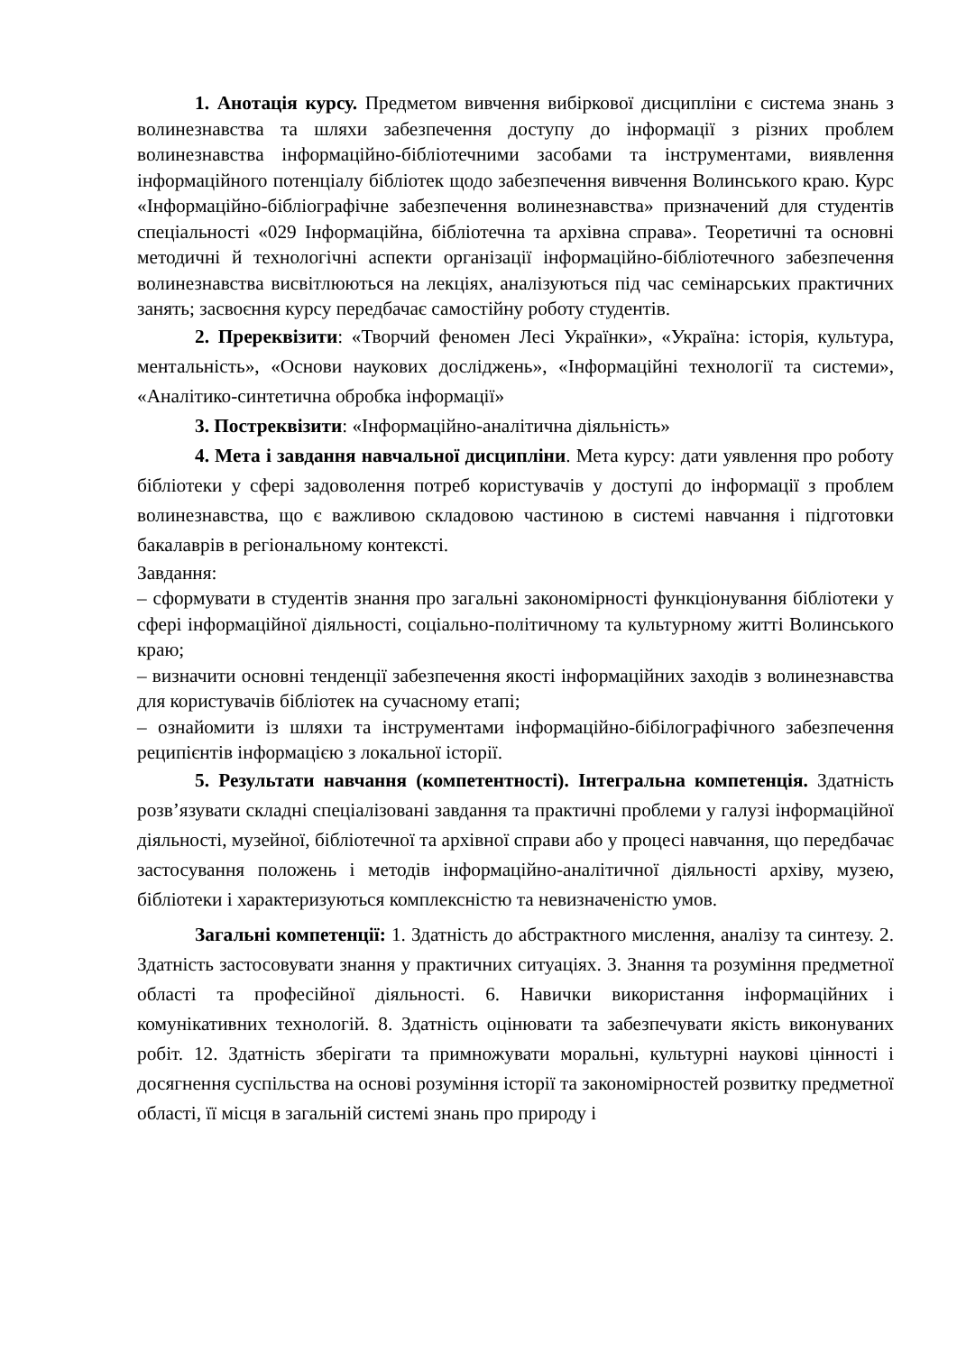1. Анотація курсу. Предметом вивчення вибіркової дисципліни є система знань з волинезнавства та шляхи забезпечення доступу до інформації з різних проблем волинезнавства інформаційно-бібліотечними засобами та інструментами, виявлення інформаційного потенціалу бібліотек щодо забезпечення вивчення Волинського краю. Курс «Інформаційно-бібліографічне забезпечення волинезнавства» призначений для студентів спеціальності «029 Інформаційна, бібліотечна та архівна справа». Теоретичні та основні методичні й технологічні аспекти організації інформаційно-бібліотечного забезпечення волинезнавства висвітлюються на лекціях, аналізуються під час семінарських практичних занять; засвоєння курсу передбачає самостійну роботу студентів.
2. Пререквізити: «Творчий феномен Лесі Українки», «Україна: історія, культура, ментальність», «Основи наукових досліджень», «Інформаційні технології та системи», «Аналітико-синтетична обробка інформації»
3. Постреквізити: «Інформаційно-аналітична діяльність»
4. Мета і завдання навчальної дисципліни. Мета курсу: дати уявлення про роботу бібліотеки у сфері задоволення потреб користувачів у доступі до інформації з проблем волинезнавства, що є важливою складовою частиною в системі навчання і підготовки бакалаврів в регіональному контексті.
Завдання:
– сформувати в студентів знання про загальні закономірності функціонування бібліотеки у сфері інформаційної діяльності, соціально-політичному та культурному житті Волинського краю;
– визначити основні тенденції забезпечення якості інформаційних заходів з волинезнавства для користувачів бібліотек на сучасному етапі;
– ознайомити із шляхи та інструментами інформаційно-бібілографічного забезпечення реципієнтів інформацією з локальної історії.
5. Результати навчання (компетентності). Інтегральна компетенція. Здатність розв’язувати складні спеціалізовані завдання та практичні проблеми у галузі інформаційної діяльності, музейної, бібліотечної та архівної справи або у процесі навчання, що передбачає застосування положень і методів інформаційно-аналітичної діяльності архіву, музею, бібліотеки і характеризуються комплексністю та невизначеністю умов.
Загальні компетенції: 1. Здатність до абстрактного мислення, аналізу та синтезу. 2. Здатність застосовувати знання у практичних ситуаціях. 3. Знання та розуміння предметної області та професійної діяльності. 6. Навички використання інформаційних і комунікативних технологій. 8. Здатність оцінювати та забезпечувати якість виконуваних робіт. 12. Здатність зберігати та примножувати моральні, культурні наукові цінності і досягнення суспільства на основі розуміння історії та закономірностей розвитку предметної області, її місця в загальній системі знань про природу і